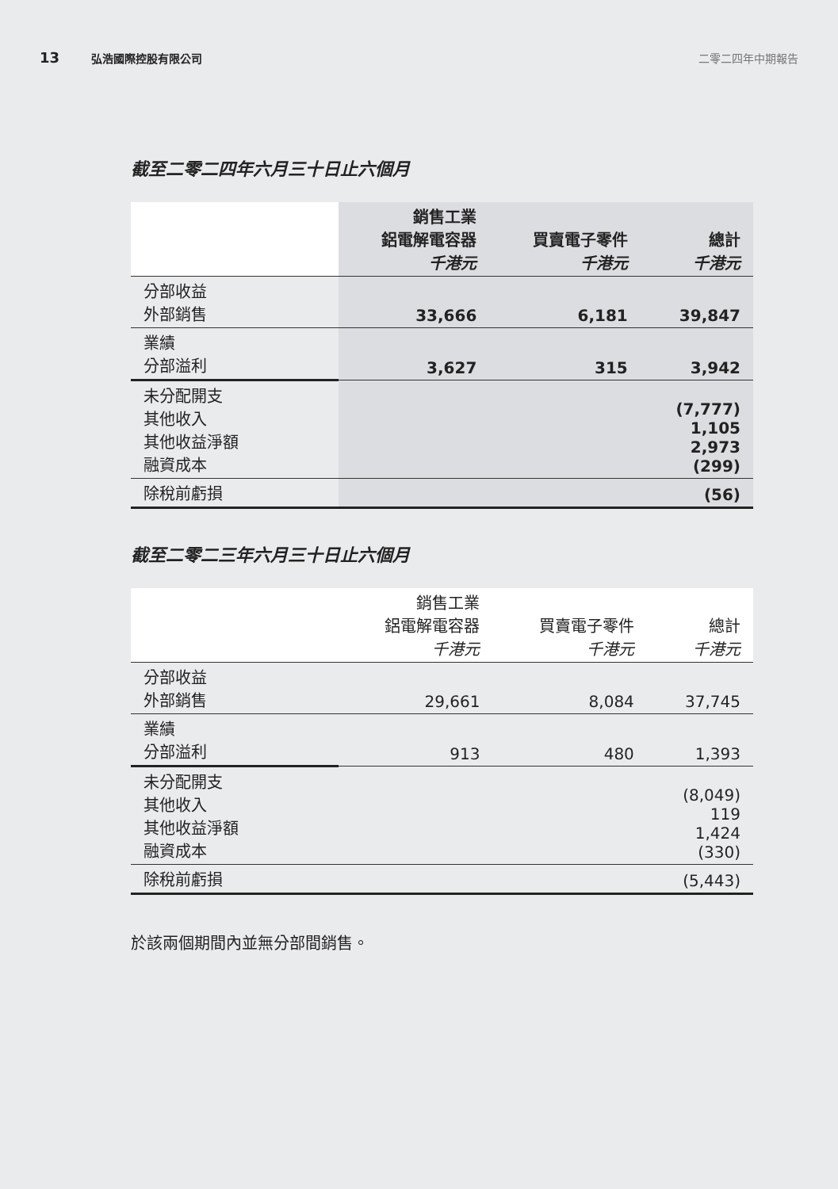13 弘浩國際控股有限公司 二零二四年中期報告
截至二零二四年六月三十日止六個月
| | 銷售工業 鋁電解電容器 千港元 | 買賣電子零件 千港元 | 總計 千港元 |
| 分部收益 外部銷售 | 33,666 | 6,181 | 39,847 |
| 業績 分部溢利 | 3,627 | 315 | 3,942 |
| 未分配開支 其他收入 其他收益淨額 融資成本 | | | (7,777) 1,105 2,973 (299) |
| 除稅前虧損 | | | (56) |
截至二零二三年六月三十日止六個月
| | 銷售工業 鋁電解電容器 千港元 | 買賣電子零件 千港元 | 總計 千港元 |
| 分部收益 外部銷售 | 29,661 | 8,084 | 37,745 |
| 業績 分部溢利 | 913 | 480 | 1,393 |
| 未分配開支 其他收入 其他收益淨額 融資成本 | | | (8,049) 119 1,424 (330) |
| 除稅前虧損 | | | (5,443) |
於該兩個期間內並無分部間銷售。